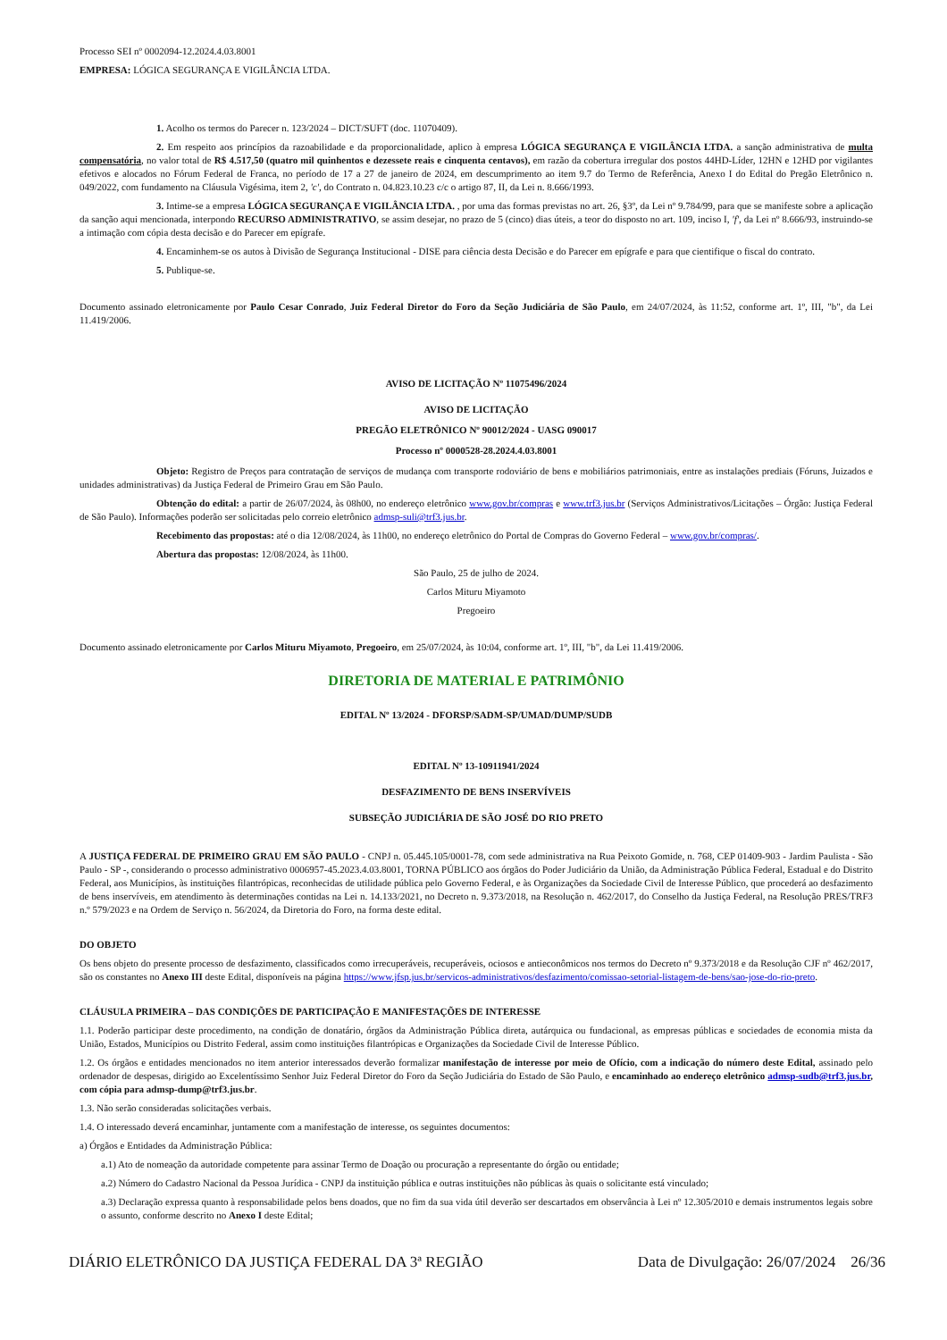Processo SEI nº 0002094-12.2024.4.03.8001
EMPRESA: LÓGICA SEGURANÇA E VIGILÂNCIA LTDA.
1. Acolho os termos do Parecer n. 123/2024 – DICT/SUFT (doc. 11070409).
2. Em respeito aos princípios da razoabilidade e da proporcionalidade, aplico à empresa LÓGICA SEGURANÇA E VIGILÂNCIA LTDA. a sanção administrativa de multa compensatória, no valor total de R$ 4.517,50 (quatro mil quinhentos e dezessete reais e cinquenta centavos), em razão da cobertura irregular dos postos 44HD-Líder, 12HN e 12HD por vigilantes efetivos e alocados no Fórum Federal de Franca, no período de 17 a 27 de janeiro de 2024, em descumprimento ao item 9.7 do Termo de Referência, Anexo I do Edital do Pregão Eletrônico n. 049/2022, com fundamento na Cláusula Vigésima, item 2, 'c', do Contrato n. 04.823.10.23 c/c o artigo 87, II, da Lei n. 8.666/1993.
3. Intime-se a empresa LÓGICA SEGURANÇA E VIGILÂNCIA LTDA. , por uma das formas previstas no art. 26, §3º, da Lei nº 9.784/99, para que se manifeste sobre a aplicação da sanção aqui mencionada, interpondo RECURSO ADMINISTRATIVO, se assim desejar, no prazo de 5 (cinco) dias úteis, a teor do disposto no art. 109, inciso I, 'f', da Lei nº 8.666/93, instruindo-se a intimação com cópia desta decisão e do Parecer em epígrafe.
4. Encaminhem-se os autos à Divisão de Segurança Institucional - DISE para ciência desta Decisão e do Parecer em epígrafe e para que cientifique o fiscal do contrato.
5. Publique-se.
Documento assinado eletronicamente por Paulo Cesar Conrado, Juiz Federal Diretor do Foro da Seção Judiciária de São Paulo, em 24/07/2024, às 11:52, conforme art. 1º, III, "b", da Lei 11.419/2006.
AVISO DE LICITAÇÃO Nº 11075496/2024
AVISO DE LICITAÇÃO
PREGÃO ELETRÔNICO Nº 90012/2024 - UASG 090017
Processo nº 0000528-28.2024.4.03.8001
Objeto: Registro de Preços para contratação de serviços de mudança com transporte rodoviário de bens e mobiliários patrimoniais, entre as instalações prediais (Fóruns, Juizados e unidades administrativas) da Justiça Federal de Primeiro Grau em São Paulo.
Obtenção do edital: a partir de 26/07/2024, às 08h00, no endereço eletrônico www.gov.br/compras e www.trf3.jus.br (Serviços Administrativos/Licitações – Órgão: Justiça Federal de São Paulo). Informações poderão ser solicitadas pelo correio eletrônico admsp-suli@trf3.jus.br.
Recebimento das propostas: até o dia 12/08/2024, às 11h00, no endereço eletrônico do Portal de Compras do Governo Federal – www.gov.br/compras/.
Abertura das propostas: 12/08/2024, às 11h00.
São Paulo, 25 de julho de 2024.
Carlos Mituru Miyamoto
Pregoeiro
Documento assinado eletronicamente por Carlos Mituru Miyamoto, Pregoeiro, em 25/07/2024, às 10:04, conforme art. 1º, III, "b", da Lei 11.419/2006.
DIRETORIA DE MATERIAL E PATRIMÔNIO
EDITAL Nº 13/2024 - DFORSP/SADM-SP/UMAD/DUMP/SUDB
EDITAL Nº 13-10911941/2024
DESFAZIMENTO DE BENS INSERVÍVEIS
SUBSEÇÃO JUDICIÁRIA DE SÃO JOSÉ DO RIO PRETO
A JUSTIÇA FEDERAL DE PRIMEIRO GRAU EM SÃO PAULO - CNPJ n. 05.445.105/0001-78, com sede administrativa na Rua Peixoto Gomide, n. 768, CEP 01409-903 - Jardim Paulista - São Paulo - SP -, considerando o processo administrativo 0006957-45.2023.4.03.8001, TORNA PÚBLICO aos órgãos do Poder Judiciário da União, da Administração Pública Federal, Estadual e do Distrito Federal, aos Municípios, às instituições filantrópicas, reconhecidas de utilidade pública pelo Governo Federal, e às Organizações da Sociedade Civil de Interesse Público, que procederá ao desfazimento de bens inservíveis, em atendimento às determinações contidas na Lei n. 14.133/2021, no Decreto n. 9.373/2018, na Resolução n. 462/2017, do Conselho da Justiça Federal, na Resolução PRES/TRF3 n.º 579/2023 e na Ordem de Serviço n. 56/2024, da Diretoria do Foro, na forma deste edital.
DO OBJETO
Os bens objeto do presente processo de desfazimento, classificados como irrecuperáveis, recuperáveis, ociosos e antieconômicos nos termos do Decreto nº 9.373/2018 e da Resolução CJF nº 462/2017, são os constantes no Anexo III deste Edital, disponíveis na página https://www.jfsp.jus.br/servicos-administrativos/desfazimento/comissao-setorial-listagem-de-bens/sao-jose-do-rio-preto.
CLÁUSULA PRIMEIRA – DAS CONDIÇÕES DE PARTICIPAÇÃO E MANIFESTAÇÕES DE INTERESSE
1.1. Poderão participar deste procedimento, na condição de donatário, órgãos da Administração Pública direta, autárquica ou fundacional, as empresas públicas e sociedades de economia mista da União, Estados, Municípios ou Distrito Federal, assim como instituições filantrópicas e Organizações da Sociedade Civil de Interesse Público.
1.2. Os órgãos e entidades mencionados no item anterior interessados deverão formalizar manifestação de interesse por meio de Ofício, com a indicação do número deste Edital, assinado pelo ordenador de despesas, dirigido ao Excelentíssimo Senhor Juiz Federal Diretor do Foro da Seção Judiciária do Estado de São Paulo, e encaminhado ao endereço eletrônico admsp-sudb@trf3.jus.br, com cópia para admsp-dump@trf3.jus.br.
1.3. Não serão consideradas solicitações verbais.
1.4. O interessado deverá encaminhar, juntamente com a manifestação de interesse, os seguintes documentos:
a) Órgãos e Entidades da Administração Pública:
a.1) Ato de nomeação da autoridade competente para assinar Termo de Doação ou procuração a representante do órgão ou entidade;
a.2) Número do Cadastro Nacional da Pessoa Jurídica - CNPJ da instituição pública e outras instituições não públicas às quais o solicitante está vinculado;
a.3) Declaração expressa quanto à responsabilidade pelos bens doados, que no fim da sua vida útil deverão ser descartados em observância à Lei nº 12.305/2010 e demais instrumentos legais sobre o assunto, conforme descrito no Anexo I deste Edital;
DIÁRIO ELETRÔNICO DA JUSTIÇA FEDERAL DA 3ª REGIÃO Data de Divulgação: 26/07/2024 26/36